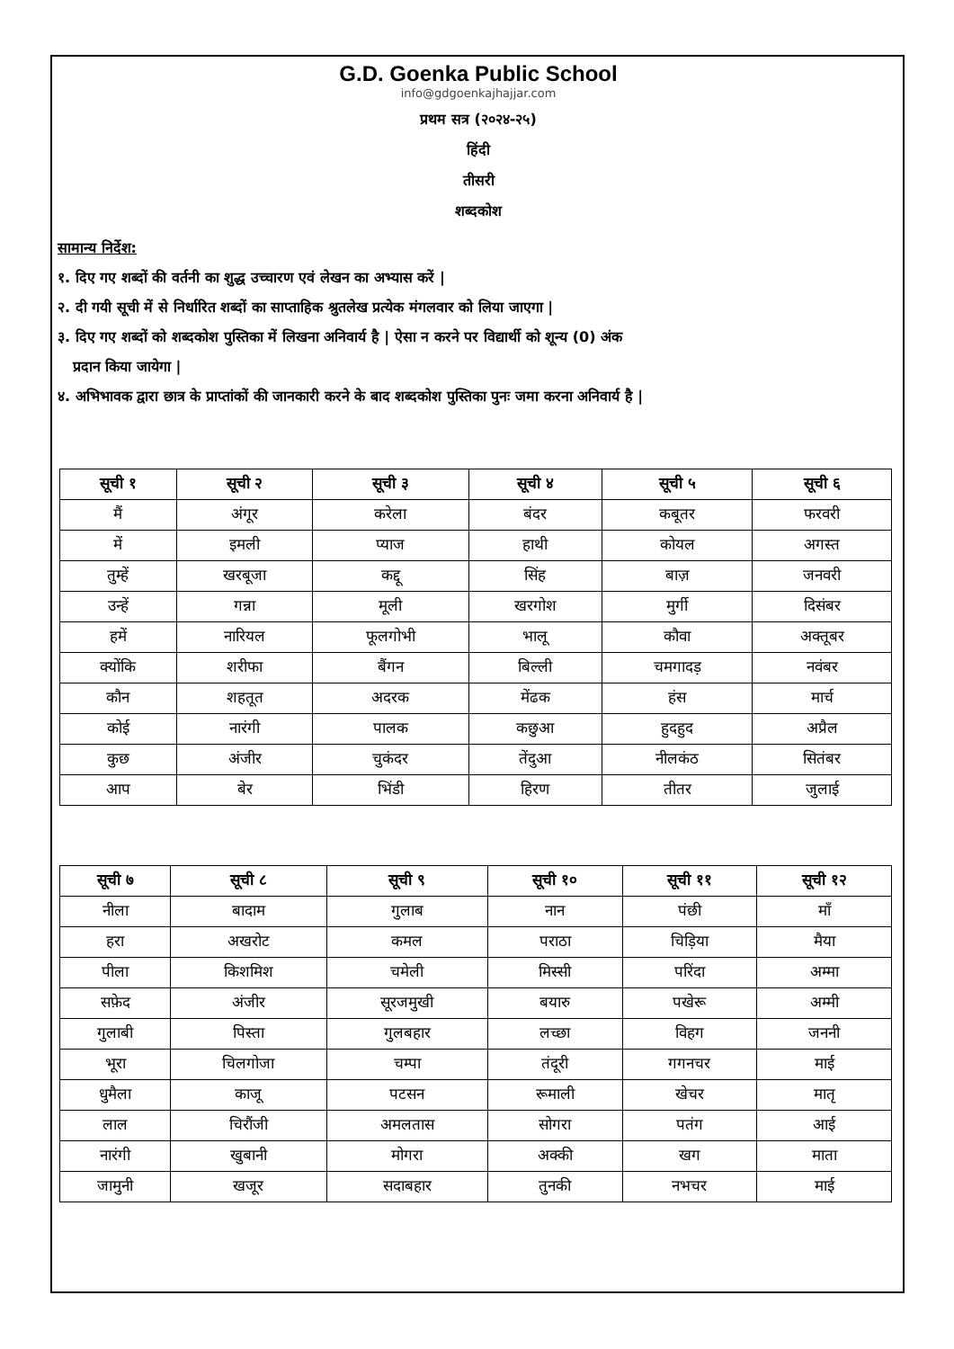G.D. Goenka Public School
info@gdgoenkajhajjar.com
प्रथम सत्र (२०२४-२५)
हिंदी
तीसरी
शब्दकोश
सामान्य निर्देश:
१. दिए गए शब्दों की वर्तनी का शुद्ध उच्चारण एवं लेखन का अभ्यास करें |
२. दी गयी सूची में से निर्धारित शब्दों का साप्ताहिक श्रुतलेख प्रत्येक मंगलवार को लिया जाएगा |
३. दिए गए शब्दों को शब्दकोश पुस्तिका में लिखना अनिवार्य है | ऐसा न करने पर विद्यार्थी को शून्य (0) अंक
प्रदान किया जायेगा |
४. अभिभावक द्वारा छात्र के प्राप्तांकों की जानकारी करने के बाद शब्दकोश पुस्तिका पुनः जमा करना अनिवार्य है |
| सूची १ | सूची २ | सूची ३ | सूची ४ | सूची ५ | सूची ६ |
| --- | --- | --- | --- | --- | --- |
| मैं | अंगूर | करेला | बंदर | कबूतर | फरवरी |
| में | इमली | प्याज | हाथी | कोयल | अगस्त |
| तुम्हें | खरबूजा | कद्दू | सिंह | बाज़ | जनवरी |
| उन्हें | गन्ना | मूली | खरगोश | मुर्गी | दिसंबर |
| हमें | नारियल | फूलगोभी | भालू | कौवा | अक्तूबर |
| क्योंकि | शरीफा | बैंगन | बिल्ली | चमगादड़ | नवंबर |
| कौन | शहतूत | अदरक | मेंढक | हंस | मार्च |
| कोई | नारंगी | पालक | कछुआ | हुदहुद | अप्रैल |
| कुछ | अंजीर | चुकंदर | तेंदुआ | नीलकंठ | सितंबर |
| आप | बेर | भिंडी | हिरण | तीतर | जुलाई |
| सूची ७ | सूची ८ | सूची ९ | सूची १० | सूची ११ | सूची १२ |
| --- | --- | --- | --- | --- | --- |
| नीला | बादाम | गुलाब | नान | पंछी | माँ |
| हरा | अखरोट | कमल | पराठा | चिड़िया | मैया |
| पीला | किशमिश | चमेली | मिस्सी | परिंदा | अम्मा |
| सफ़ेद | अंजीर | सूरजमुखी | बयारु | पखेरू | अम्मी |
| गुलाबी | पिस्ता | गुलबहार | लच्छा | विहग | जननी |
| भूरा | चिलगोजा | चम्पा | तंदूरी | गगनचर | माई |
| धुमैला | काजू | पटसन | रूमाली | खेचर | मातृ |
| लाल | चिरौंजी | अमलतास | सोगरा | पतंग | आई |
| नारंगी | खुबानी | मोगरा | अक्की | खग | माता |
| जामुनी | खजूर | सदाबहार | तुनकी | नभचर | माई |